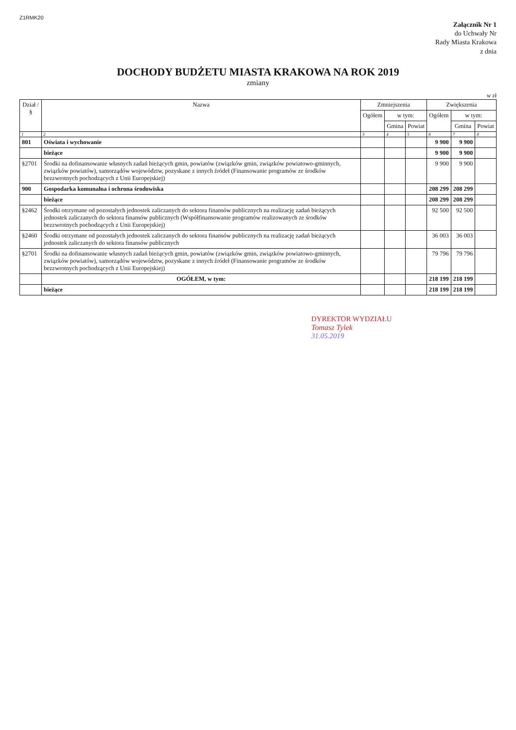Z1RMK20
Załącznik Nr 1
do Uchwały Nr
Rady Miasta Krakowa
z dnia
DOCHODY BUDŻETU MIASTA KRAKOWA NA ROK 2019
zmiany
w zł
| Dział / § | Nazwa | Zmniejszenia | | | Zwiększenia | | |
| --- | --- | --- | --- | --- | --- | --- | --- |
| | | Ogółem | w tym: | | Ogółem | w tym: | |
| | | | Gmina | Powiat | | Gmina | Powiat |
| 1 | 2 | 3 | 4 | 5 | 6 | 7 | 8 |
| 801 | Oświata i wychowanie | | | | 9 900 | 9 900 | |
| | bieżące | | | | 9 900 | 9 900 | |
| §2701 | Środki na dofinansowanie własnych zadań bieżących gmin, powiatów (związków gmin, związków powiatowo-gminnych, związków powiatów), samorządów województw, pozyskane z innych źródeł (Finansowanie programów ze środków bezzwrotnych pochodzących z Unii Europejskiej) | | | | 9 900 | 9 900 | |
| 900 | Gospodarka komunalna i ochrona środowiska | | | | 208 299 | 208 299 | |
| | bieżące | | | | 208 299 | 208 299 | |
| §2462 | Środki otrzymane od pozostałych jednostek zaliczanych do sektora finansów publicznych na realizację zadań bieżących jednostek zaliczanych do sektora finansów publicznych (Współfinansowanie programów realizowanych ze środków bezzwrotnych pochodzących z Unii Europejskiej) | | | | 92 500 | 92 500 | |
| §2460 | Środki otrzymane od pozostałych jednostek zaliczanych do sektora finansów publicznych na realizację zadań bieżących jednostek zaliczanych do sektora finansów publicznych | | | | 36 003 | 36 003 | |
| §2701 | Środki na dofinansowanie własnych zadań bieżących gmin, powiatów (związków gmin, związków powiatowo-gminnych, związków powiatów), samorządów województw, pozyskane z innych źródeł (Finansowanie programów ze środków bezzwrotnych pochodzących z Unii Europejskiej) | | | | 79 796 | 79 796 | |
| | OGÓŁEM, w tym: | | | | 218 199 | 218 199 | |
| | bieżące | | | | 218 199 | 218 199 | |
DYREKTOR WYDZIAŁU
Tomasz Tylek
31.05.2019